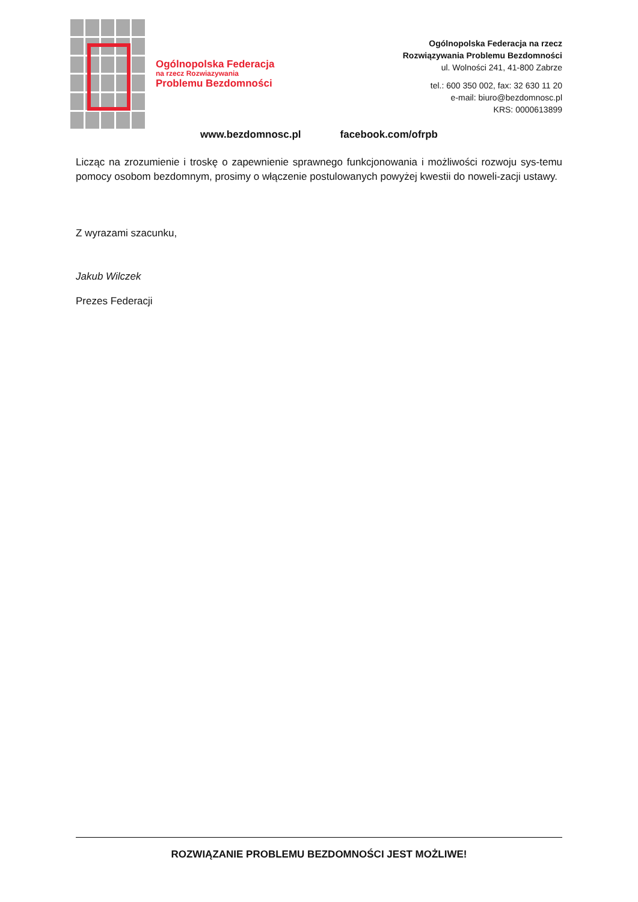Ogólnopolska Federacja
na rzecz Rozwiazywania
Problemu Bezdomności
Ogólnopolska Federacja na rzecz
Rozwiązywania Problemu Bezdomności
ul. Wolności 241, 41-800 Zabrze
tel.: 600 350 002, fax: 32 630 11 20
e-mail: biuro@bezdomnosc.pl
KRS: 0000613899
www.bezdomnosc.pl facebook.com/ofrpb
Licząc na zrozumienie i troskę o zapewnienie sprawnego funkcjonowania i możliwości rozwoju sys-temu pomocy osobom bezdomnym, prosimy o włączenie postulowanych powyżej kwestii do noweli-zacji ustawy.
Z wyrazami szacunku,
Jakub Wilczek
Prezes Federacji
ROZWIĄZANIE PROBLEMU BEZDOMNOŚCI JEST MOŻLIWE!